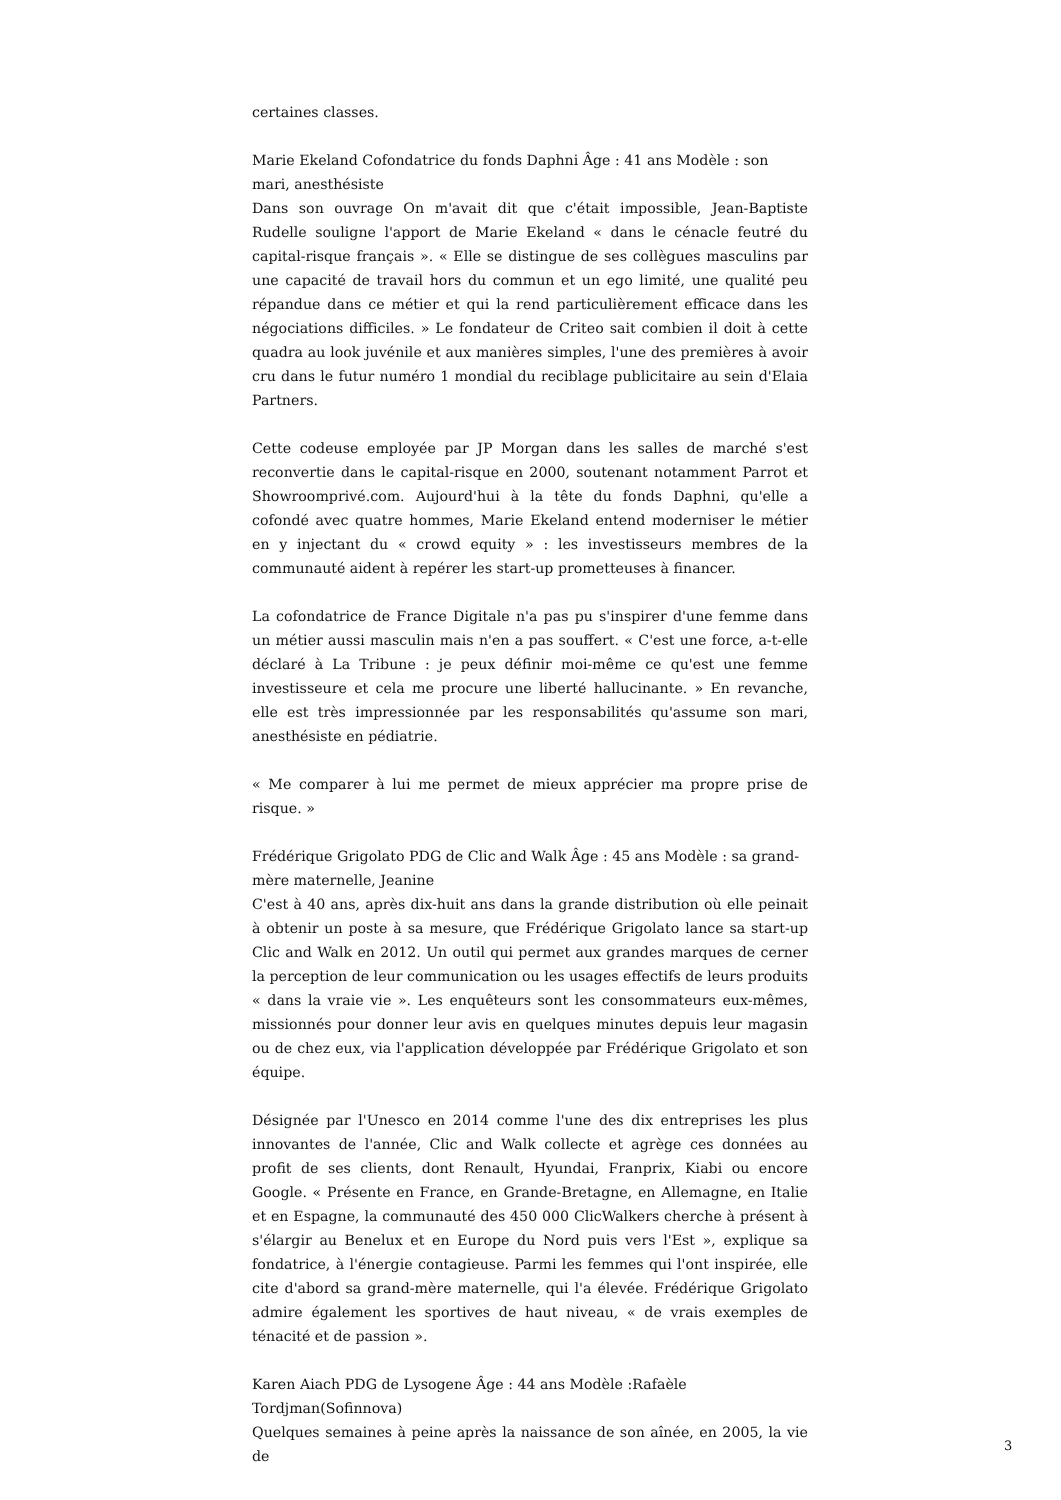certaines classes.
Marie Ekeland Cofondatrice du fonds Daphni Âge : 41 ans Modèle : son mari, anesthésiste
Dans son ouvrage On m'avait dit que c'était impossible, Jean-Baptiste Rudelle souligne l'apport de Marie Ekeland « dans le cénacle feutré du capital-risque français ». « Elle se distingue de ses collègues masculins par une capacité de travail hors du commun et un ego limité, une qualité peu répandue dans ce métier et qui la rend particulièrement efficace dans les négociations difficiles. » Le fondateur de Criteo sait combien il doit à cette quadra au look juvénile et aux manières simples, l'une des premières à avoir cru dans le futur numéro 1 mondial du reciblage publicitaire au sein d'Elaia Partners.
Cette codeuse employée par JP Morgan dans les salles de marché s'est reconvertie dans le capital-risque en 2000, soutenant notamment Parrot et Showroomprivé.com. Aujourd'hui à la tête du fonds Daphni, qu'elle a cofondé avec quatre hommes, Marie Ekeland entend moderniser le métier en y injectant du « crowd equity » : les investisseurs membres de la communauté aident à repérer les start-up prometteuses à financer.
La cofondatrice de France Digitale n'a pas pu s'inspirer d'une femme dans un métier aussi masculin mais n'en a pas souffert. « C'est une force, a-t-elle déclaré à La Tribune : je peux définir moi-même ce qu'est une femme investisseure et cela me procure une liberté hallucinante. » En revanche, elle est très impressionnée par les responsabilités qu'assume son mari, anesthésiste en pédiatrie.
« Me comparer à lui me permet de mieux apprécier ma propre prise de risque. »
Frédérique Grigolato PDG de Clic and Walk Âge : 45 ans Modèle : sa grand-mère maternelle, Jeanine
C'est à 40 ans, après dix-huit ans dans la grande distribution où elle peinait à obtenir un poste à sa mesure, que Frédérique Grigolato lance sa start-up Clic and Walk en 2012. Un outil qui permet aux grandes marques de cerner la perception de leur communication ou les usages effectifs de leurs produits « dans la vraie vie ». Les enquêteurs sont les consommateurs eux-mêmes, missionnés pour donner leur avis en quelques minutes depuis leur magasin ou de chez eux, via l'application développée par Frédérique Grigolato et son équipe.
Désignée par l'Unesco en 2014 comme l'une des dix entreprises les plus innovantes de l'année, Clic and Walk collecte et agrège ces données au profit de ses clients, dont Renault, Hyundai, Franprix, Kiabi ou encore Google. « Présente en France, en Grande-Bretagne, en Allemagne, en Italie et en Espagne, la communauté des 450 000 ClicWalkers cherche à présent à s'élargir au Benelux et en Europe du Nord puis vers l'Est », explique sa fondatrice, à l'énergie contagieuse. Parmi les femmes qui l'ont inspirée, elle cite d'abord sa grand-mère maternelle, qui l'a élevée. Frédérique Grigolato admire également les sportives de haut niveau, « de vrais exemples de ténacité et de passion ».
Karen Aiach PDG de Lysogene Âge : 44 ans Modèle :Rafaèle Tordjman(Sofinnova)
Quelques semaines à peine après la naissance de son aînée, en 2005, la vie de
3